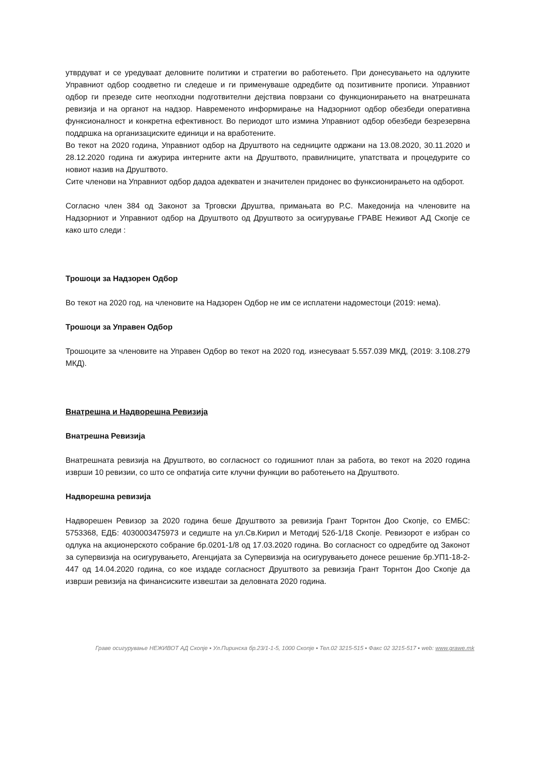утврдуват и се уредуваат деловните политики и стратегии во работењето. При донесувањето на одлуките Управниот одбор соодветно ги следеше и ги применуваше одредбите од позитивните прописи. Управниот одбор ги презеде сите неопходни подготвителни дејствиа поврзани со функционирањето на внатрешната ревизија и на органот на надзор. Навременото информирање на Надзорниот одбор обезбеди оперативна функсионалност и конкретна ефективност. Во периодот што измина Управниот одбор обезбеди безрезервна поддршка на организациските единици и на вработените.
Во текот на 2020 година, Управниот одбор на Друштвото на седниците одржани на 13.08.2020, 30.11.2020 и 28.12.2020 година ги ажурира интерните акти на Друштвото, правилниците, упатствата и процедурите со новиот назив на Друштвото.
Сите членови на Управниот одбор дадоа адекватен и значителен придонес во функсионирањето на одборот.
Согласно член 384 од Законот за Трговски Друштва, примањата во Р.С. Македонија на членовите на Надзорниот и Управниот одбор на Друштвото од Друштвото за осигурување ГРАВЕ Неживот АД Скопје се како што следи :
Трошоци за Надзорен Одбор
Во текот на 2020 год. на членовите на Надзорен Одбор не им се исплатени надоместоци (2019: нема).
Трошоци за Управен Одбор
Трошоците за членовите на Управен Одбор во текот на 2020 год. изнесуваат 5.557.039 МКД, (2019: 3.108.279 МКД).
Внатрешна и Надворешна Ревизија
Внатрешна Ревизија
Внатрешната ревизија на Друштвото, во согласност со годишниот план за работа, во текот на 2020 година изврши 10 ревизии, со што се опфатија сите клучни функции во работењето на Друштвото.
Надворешна ревизија
Надворешен Ревизор за 2020 година беше Друштвото за ревизија Грант Торнтон Доо Скопје, со ЕМБС: 5753368, ЕДБ: 4030003475973 и седиште на ул.Св.Кирил и Методиј 52б-1/18 Скопје. Ревизорот е избран со одлука на акционерското собрание бр.0201-1/8 од 17.03.2020 година. Во согласност со одредбите од Законот за супервизија на осигурувањето, Агенцијата за Супервизија на осигурувањето донесе решение бр.УП1-18-2-447 од 14.04.2020 година, со кое издаде согласност Друштвото за ревизија Грант Торнтон Доо Скопје да изврши ревизија на финансиските извештаи за деловната 2020 година.
Граве осигурување НЕЖИВОТ АД Скопје ▪ Ул.Пиринска бр.23/1-1-5, 1000 Скопје ▪ Тел.02 3215-515 ▪ Факс 02 3215-517 ▪ web: www.grawe.mk